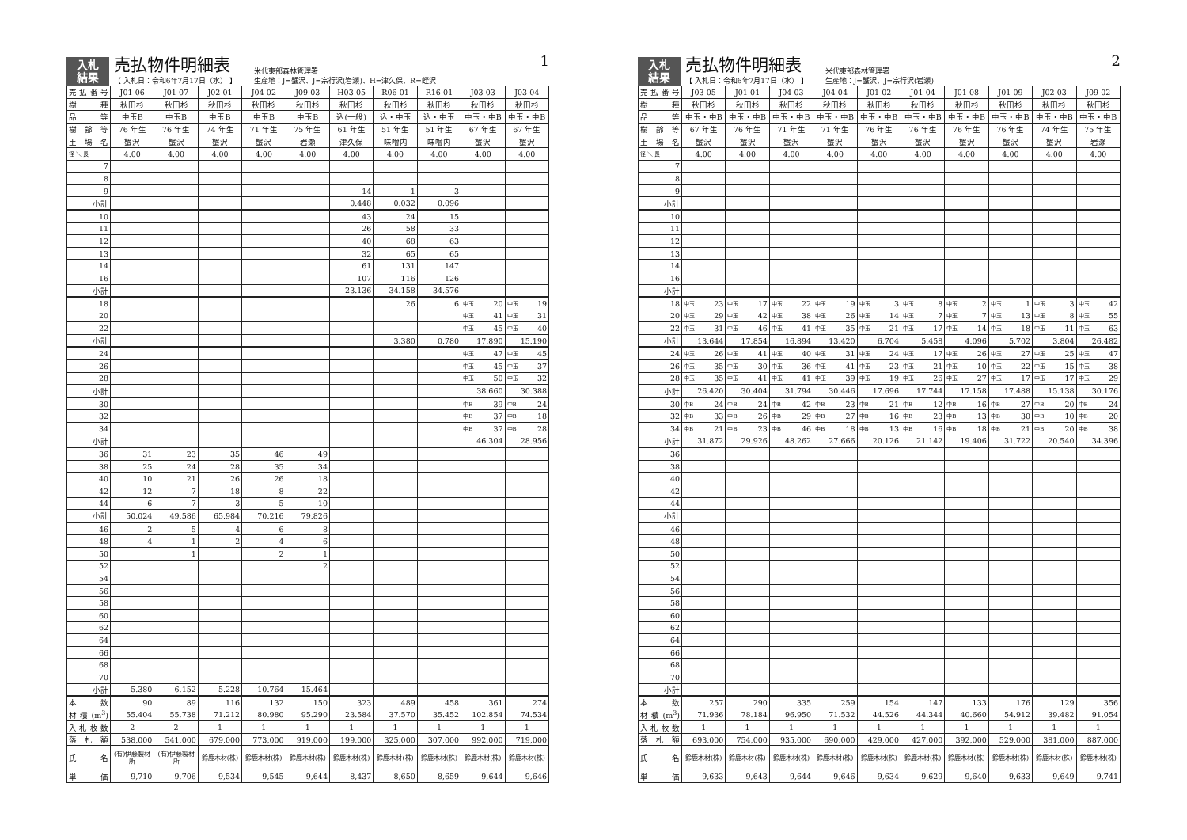入札
結果
売払物件明細表
【 入札日：令和6年7月17日（水） 】
米代東部森林管理署
生産地：J=蟹沢、J=宗行沢(岩瀬)、H=津久保、R=蛭沢
1
| 売払番号 | J01-06 | J01-07 | J02-01 | J04-02 | J09-03 | H03-05 | R06-01 | R16-01 | J03-03 | J03-04 |
| 樹種 | 秋田杉 | 秋田杉 | 秋田杉 | 秋田杉 | 秋田杉 | 秋田杉 | 秋田杉 | 秋田杉 | 秋田杉 | 秋田杉 |
| 品等 | 中玉B | 中玉B | 中玉B | 中玉B | 中玉B | 込(一般) | 込・中玉 | 込・中玉 | 中玉・中B | 中玉・中B |
| 樹齢等 | 76 年生 | 76 年生 | 74 年生 | 71 年生 | 75 年生 | 61 年生 | 51 年生 | 51 年生 | 67 年生 | 67 年生 |
| 土場名 | 蟹沢 | 蟹沢 | 蟹沢 | 蟹沢 | 岩瀬 | 津久保 | 味噌内 | 味噌内 | 蟹沢 | 蟹沢 |
| 径 ＼ 長 | 4.00 | 4.00 | 4.00 | 4.00 | 4.00 | 4.00 | 4.00 | 4.00 | 4.00 | 4.00 |
| 7 | | | | | | | | | | |
| 8 | | | | | | | | | | |
| 9 | | | | | | 14 | 1 | 3 | | |
| 小計 | | | | | | 0.448 | 0.032 | 0.096 | | |
| 10 | | | | | | 43 | 24 | 15 | | |
| 11 | | | | | | 26 | 58 | 33 | | |
| 12 | | | | | | 40 | 68 | 63 | | |
| 13 | | | | | | 32 | 65 | 65 | | |
| 14 | | | | | | 61 | 131 | 147 | | |
| 16 | | | | | | 107 | 116 | 126 | | |
| 小計 | | | | | | 23.136 | 34.158 | 34.576 | | |
| 18 | | | | | | | 26 | 6 | 中玉 20 | 中玉 19 |
| 20 | | | | | | | | | 中玉 41 | 中玉 31 |
| 22 | | | | | | | | | 中玉 45 | 中玉 40 |
| 小計 | | | | | | | 3.380 | 0.780 | 17.890 | 15.190 |
| 24 | | | | | | | | | 中玉 47 | 中玉 45 |
| 26 | | | | | | | | | 中玉 45 | 中玉 37 |
| 28 | | | | | | | | | 中玉 50 | 中玉 32 |
| 小計 | | | | | | | | | 38.660 | 30.388 |
| 30 | | | | | | | | | 中B 39 | 中B 24 |
| 32 | | | | | | | | | 中B 37 | 中B 18 |
| 34 | | | | | | | | | 中B 37 | 中B 28 |
| 小計 | | | | | | | | | 46.304 | 28.956 |
| 36 | 31 | 23 | 35 | 46 | 49 | | | | | |
| 38 | 25 | 24 | 28 | 35 | 34 | | | | | |
| 40 | 10 | 21 | 26 | 26 | 18 | | | | | |
| 42 | 12 | 7 | 18 | 8 | 22 | | | | | |
| 44 | 6 | 7 | 3 | 5 | 10 | | | | | |
| 小計 | 50.024 | 49.586 | 65.984 | 70.216 | 79.826 | | | | | |
| 46 | 2 | 5 | 4 | 6 | 8 | | | | | |
| 48 | 4 | 1 | 2 | 4 | 6 | | | | | |
| 50 | | 1 | | 2 | 1 | | | | | |
| 52 | | | | | 2 | | | | | |
| 54 | | | | | | | | | | |
| 56 | | | | | | | | | | |
| 58 | | | | | | | | | | |
| 60 | | | | | | | | | | |
| 62 | | | | | | | | | | |
| 64 | | | | | | | | | | |
| 66 | | | | | | | | | | |
| 68 | | | | | | | | | | |
| 70 | | | | | | | | | | |
| 小計 | 5.380 | 6.152 | 5.228 | 10.764 | 15.464 | | | | | |
| 本数 | 90 | 89 | 116 | 132 | 150 | 323 | 489 | 458 | 361 | 274 |
| 材積(m<sup>3</sup>) | 55.404 | 55.738 | 71.212 | 80.980 | 95.290 | 23.584 | 37.570 | 35.452 | 102.854 | 74.534 |
| 入札枚数 | 2 | 2 | 1 | 1 | 1 | 1 | 1 | 1 | 1 | 1 |
| 落札額 | 538,000 | 541,000 | 679,000 | 773,000 | 919,000 | 199,000 | 325,000 | 307,000 | 992,000 | 719,000 |
| 氏名 | (有)伊藤製材所 | (有)伊藤製材所 | 鈴鹿木材(株) | 鈴鹿木材(株) | 鈴鹿木材(株) | 鈴鹿木材(株) | 鈴鹿木材(株) | 鈴鹿木材(株) | 鈴鹿木材(株) | 鈴鹿木材(株) |
| 単価 | 9,710 | 9,706 | 9,534 | 9,545 | 9,644 | 8,437 | 8,650 | 8,659 | 9,644 | 9,646 |
入札
結果
売払物件明細表
【 入札日：令和6年7月17日（水） 】
米代東部森林管理署
生産地：J=蟹沢、J=宗行沢(岩瀬)
2
| 売払番号 | J03-05 | J01-01 | J04-03 | J04-04 | J01-02 | J01-04 | J01-08 | J01-09 | J02-03 | J09-02 |
| 樹種 | 秋田杉 | 秋田杉 | 秋田杉 | 秋田杉 | 秋田杉 | 秋田杉 | 秋田杉 | 秋田杉 | 秋田杉 | 秋田杉 |
| 品等 | 中玉・中B | 中玉・中B | 中玉・中B | 中玉・中B | 中玉・中B | 中玉・中B | 中玉・中B | 中玉・中B | 中玉・中B | 中玉・中B |
| 樹齢等 | 67 年生 | 76 年生 | 71 年生 | 71 年生 | 76 年生 | 76 年生 | 76 年生 | 76 年生 | 74 年生 | 75 年生 |
| 土場名 | 蟹沢 | 蟹沢 | 蟹沢 | 蟹沢 | 蟹沢 | 蟹沢 | 蟹沢 | 蟹沢 | 蟹沢 | 岩瀬 |
| 径 ＼ 長 | 4.00 | 4.00 | 4.00 | 4.00 | 4.00 | 4.00 | 4.00 | 4.00 | 4.00 | 4.00 |
| 7 | | | | | | | | | | |
| 8 | | | | | | | | | | |
| 9 | | | | | | | | | | |
| 小計 | | | | | | | | | | |
| 10 | | | | | | | | | | |
| 11 | | | | | | | | | | |
| 12 | | | | | | | | | | |
| 13 | | | | | | | | | | |
| 14 | | | | | | | | | | |
| 16 | | | | | | | | | | |
| 小計 | | | | | | | | | | |
| 18 | 中玉 23 | 中玉 17 | 中玉 22 | 中玉 19 | 中玉 3 | 中玉 8 | 中玉 2 | 中玉 1 | 中玉 3 | 中玉 42 |
| 20 | 中玉 29 | 中玉 42 | 中玉 38 | 中玉 26 | 中玉 14 | 中玉 7 | 中玉 7 | 中玉 13 | 中玉 8 | 中玉 55 |
| 22 | 中玉 31 | 中玉 46 | 中玉 41 | 中玉 35 | 中玉 21 | 中玉 17 | 中玉 14 | 中玉 18 | 中玉 11 | 中玉 63 |
| 小計 | 13.644 | 17.854 | 16.894 | 13.420 | 6.704 | 5.458 | 4.096 | 5.702 | 3.804 | 26.482 |
| 24 | 中玉 26 | 中玉 41 | 中玉 40 | 中玉 31 | 中玉 24 | 中玉 17 | 中玉 26 | 中玉 27 | 中玉 25 | 中玉 47 |
| 26 | 中玉 35 | 中玉 30 | 中玉 36 | 中玉 41 | 中玉 23 | 中玉 21 | 中玉 10 | 中玉 22 | 中玉 15 | 中玉 38 |
| 28 | 中玉 35 | 中玉 41 | 中玉 41 | 中玉 39 | 中玉 19 | 中玉 26 | 中玉 27 | 中玉 17 | 中玉 17 | 中玉 29 |
| 小計 | 26.420 | 30.404 | 31.794 | 30.446 | 17.696 | 17.744 | 17.158 | 17.488 | 15.138 | 30.176 |
| 30 | 中B 24 | 中B 24 | 中B 42 | 中B 23 | 中B 21 | 中B 12 | 中B 16 | 中B 27 | 中B 20 | 中B 24 |
| 32 | 中B 33 | 中B 26 | 中B 29 | 中B 27 | 中B 16 | 中B 23 | 中B 13 | 中B 30 | 中B 10 | 中B 20 |
| 34 | 中B 21 | 中B 23 | 中B 46 | 中B 18 | 中B 13 | 中B 16 | 中B 18 | 中B 21 | 中B 20 | 中B 38 |
| 小計 | 31.872 | 29.926 | 48.262 | 27.666 | 20.126 | 21.142 | 19.406 | 31.722 | 20.540 | 34.396 |
| 36 | | | | | | | | | | |
| 38 | | | | | | | | | | |
| 40 | | | | | | | | | | |
| 42 | | | | | | | | | | |
| 44 | | | | | | | | | | |
| 小計 | | | | | | | | | | |
| 46 | | | | | | | | | | |
| 48 | | | | | | | | | | |
| 50 | | | | | | | | | | |
| 52 | | | | | | | | | | |
| 54 | | | | | | | | | | |
| 56 | | | | | | | | | | |
| 58 | | | | | | | | | | |
| 60 | | | | | | | | | | |
| 62 | | | | | | | | | | |
| 64 | | | | | | | | | | |
| 66 | | | | | | | | | | |
| 68 | | | | | | | | | | |
| 70 | | | | | | | | | | |
| 小計 | | | | | | | | | | |
| 本数 | 257 | 290 | 335 | 259 | 154 | 147 | 133 | 176 | 129 | 356 |
| 材積(m<sup>3</sup>) | 71.936 | 78.184 | 96.950 | 71.532 | 44.526 | 44.344 | 40.660 | 54.912 | 39.482 | 91.054 |
| 入札枚数 | 1 | 1 | 1 | 1 | 1 | 1 | 1 | 1 | 1 | 1 |
| 落札額 | 693,000 | 754,000 | 935,000 | 690,000 | 429,000 | 427,000 | 392,000 | 529,000 | 381,000 | 887,000 |
| 氏名 | 鈴鹿木材(株) | 鈴鹿木材(株) | 鈴鹿木材(株) | 鈴鹿木材(株) | 鈴鹿木材(株) | 鈴鹿木材(株) | 鈴鹿木材(株) | 鈴鹿木材(株) | 鈴鹿木材(株) | 鈴鹿木材(株) |
| 単価 | 9,633 | 9,643 | 9,644 | 9,646 | 9,634 | 9,629 | 9,640 | 9,633 | 9,649 | 9,741 |